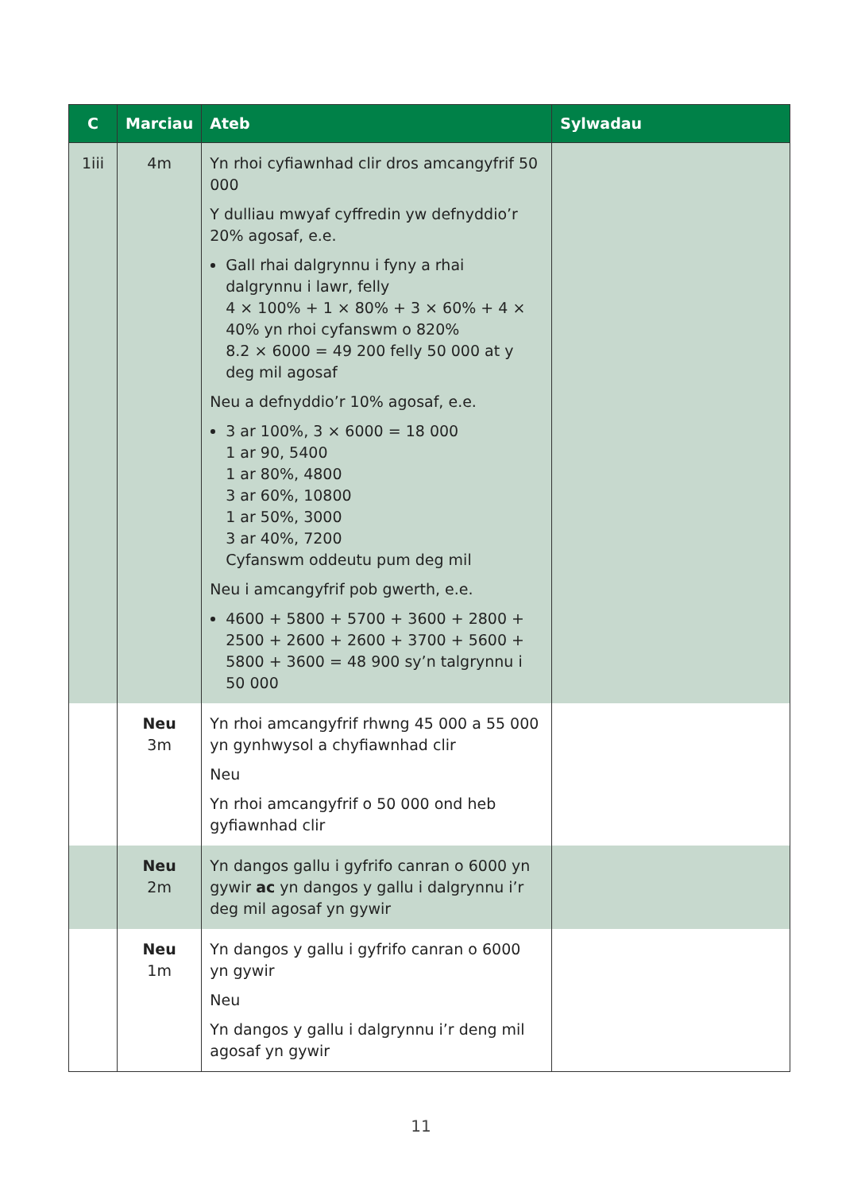| C | Marciau | Ateb | Sylwadau |
| --- | --- | --- | --- |
| 1iii | 4m | Yn rhoi cyfiawnhad clir dros amcangyfrif 50 000 Y dulliau mwyaf cyffredin yw defnyddio’r 20% agosaf, e.e. Gall rhai dalgrynnu i fyny a rhai dalgrynnu i lawr, felly 4 × 100% + 1 × 80% + 3 × 60% + 4 × 40% yn rhoi cyfanswm o 820% 8.2 × 6000 = 49 200 felly 50 000 at y deg mil agosaf Neu a defnyddio’r 10% agosaf, e.e. 3 ar 100%, 3 × 6000 = 18 000 1 ar 90, 5400 1 ar 80%, 4800 3 ar 60%, 10800 1 ar 50%, 3000 3 ar 40%, 7200 Cyfanswm oddeutu pum deg mil Neu i amcangyfrif pob gwerth, e.e. 4600 + 5800 + 5700 + 3600 + 2800 + 2500 + 2600 + 2600 + 3700 + 5600 + 5800 + 3600 = 48 900 sy’n talgrynnu i 50 000 | |
| | Neu 3m | Yn rhoi amcangyfrif rhwng 45 000 a 55 000 yn gynhwysol a chyfiawnhad clir Neu Yn rhoi amcangyfrif o 50 000 ond heb gyfiawnhad clir | |
| | Neu 2m | Yn dangos gallu i gyfrifo canran o 6000 yn gywir ac yn dangos y gallu i dalgrynnu i’r deg mil agosaf yn gywir | |
| | Neu 1m | Yn dangos y gallu i gyfrifo canran o 6000 yn gywir Neu Yn dangos y gallu i dalgrynnu i’r deng mil agosaf yn gywir | |
11